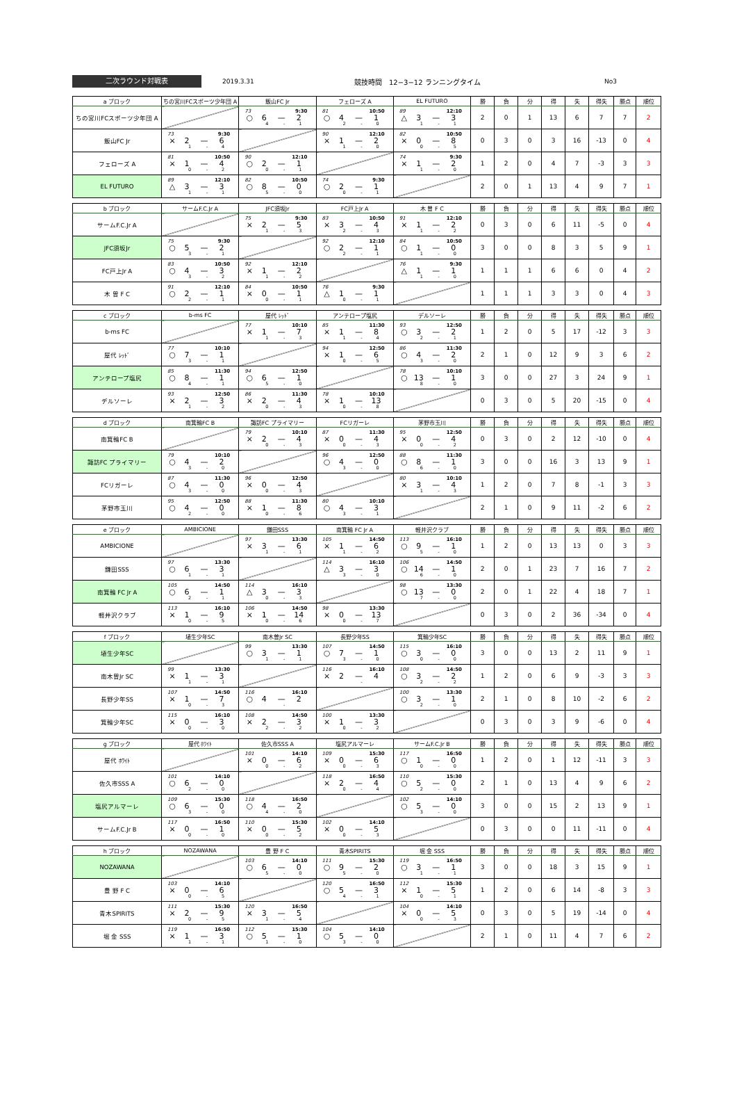二次ラウンド対戦表
2019.3.31 競技時間　12−3−12 ランニングタイム No3
| a ブロック | ちの宮川FCスポーツ少年団 A | 飯山FC Jr | フェローズ A | EL FUTURO | 勝 | 負 | 分 | 得 | 失 | 得失 | 勝点 | 順位 |
| --- | --- | --- | --- | --- | --- | --- | --- | --- | --- | --- | --- | --- |
| ちの宮川FCスポーツ少年団 A | | 73 9:30 ○ 6 — 2 4 - 1 | 81 10:50 ○ 4 — 1 2 - 0 | 89 12:10 △ 3 — 3 1 - 1 | 2 | 0 | 1 | 13 | 6 | 7 | 7 | 2 |
| 飯山FC Jr | 73 9:30 × 2 — 6 1 - 4 | | 90 12:10 × 1 — 2 1 - 0 | 82 10:50 × 0 — 8 0 - 5 | 0 | 3 | 0 | 3 | 16 | -13 | 0 | 4 |
| フェローズ A | 81 10:50 × 1 — 4 0 - 2 | 90 12:10 ○ 2 — 1 0 - 1 | | 74 9:30 × 1 — 2 1 - 0 | 1 | 2 | 0 | 4 | 7 | -3 | 3 | 3 |
| EL FUTURO | 89 12:10 △ 3 — 3 1 - 1 | 82 10:50 ○ 8 — 0 5 - 0 | 74 9:30 ○ 2 — 1 0 - 1 | | 2 | 0 | 1 | 13 | 4 | 9 | 7 | 1 |
| b ブロック | サームF.C.Jr A | JFC須坂Jr | FC戸上Jr A | 木 曽 F C | 勝 | 負 | 分 | 得 | 失 | 得失 | 勝点 | 順位 |
| --- | --- | --- | --- | --- | --- | --- | --- | --- | --- | --- | --- | --- |
| サームF.C.Jr A | | 75 9:30 × 2 — 5 1 - 3 | 83 10:50 × 3 — 4 2 - 3 | 91 12:10 × 1 — 2 1 - 2 | 0 | 3 | 0 | 6 | 11 | -5 | 0 | 4 |
| JFC須坂Jr | 75 9:30 ○ 5 — 2 3 - 1 | | 92 12:10 ○ 2 — 1 2 - 1 | 84 10:50 ○ 1 — 0 1 - 0 | 3 | 0 | 0 | 8 | 3 | 5 | 9 | 1 |
| FC戸上Jr A | 83 10:50 ○ 4 — 3 3 - 2 | 92 12:10 × 1 — 2 1 - 2 | | 76 9:30 △ 1 — 1 1 - 0 | 1 | 1 | 1 | 6 | 6 | 0 | 4 | 2 |
| 木 曽 F C | 91 12:10 ○ 2 — 1 2 - 1 | 84 10:50 × 0 — 1 0 - 1 | 76 9:30 △ 1 — 1 0 - 1 | | 1 | 1 | 1 | 3 | 3 | 0 | 4 | 3 |
| c ブロック | b-ms FC | 屋代 ﾚｯﾄﾞ | アンテロープ塩尻 | デルソーレ | 勝 | 負 | 分 | 得 | 失 | 得失 | 勝点 | 順位 |
| --- | --- | --- | --- | --- | --- | --- | --- | --- | --- | --- | --- | --- |
| b-ms FC | | 77 10:10 × 1 — 7 1 - 3 | 85 11:30 × 1 — 8 1 - 4 | 93 12:50 ○ 3 — 2 2 - 1 | 1 | 2 | 0 | 5 | 17 | -12 | 3 | 3 |
| 屋代 ﾚｯﾄﾞ | 77 10:10 ○ 7 — 1 3 - 1 | | 94 12:50 × 1 — 6 0 - 5 | 86 11:30 ○ 4 — 2 3 - 0 | 2 | 1 | 0 | 12 | 9 | 3 | 6 | 2 |
| アンテロープ塩尻 | 85 11:30 ○ 8 — 1 4 - 1 | 94 12:50 ○ 6 — 1 5 - 0 | | 78 10:10 ○ 13 — 1 8 - 0 | 3 | 0 | 0 | 27 | 3 | 24 | 9 | 1 |
| デルソーレ | 93 12:50 × 2 — 3 1 - 2 | 86 11:30 × 2 — 4 0 - 3 | 78 10:10 × 1 — 13 0 - 8 | | 0 | 3 | 0 | 5 | 20 | -15 | 0 | 4 |
| d ブロック | 南箕輪FC B | 諏訪FC プライマリー | FCリガーレ | 茅野市玉川 | 勝 | 負 | 分 | 得 | 失 | 得失 | 勝点 | 順位 |
| --- | --- | --- | --- | --- | --- | --- | --- | --- | --- | --- | --- | --- |
| 南箕輪FC B | | 79 10:10 × 2 — 4 0 - 3 | 87 11:30 × 0 — 4 0 - 3 | 95 12:50 × 0 — 4 0 - 2 | 0 | 3 | 0 | 2 | 12 | -10 | 0 | 4 |
| 諏訪FC プライマリー | 79 10:10 ○ 4 — 2 3 - 0 | | 96 12:50 ○ 4 — 0 3 - 0 | 88 11:30 ○ 8 — 1 6 - 0 | 3 | 0 | 0 | 16 | 3 | 13 | 9 | 1 |
| FCリガーレ | 87 11:30 ○ 4 — 0 3 - 0 | 96 12:50 × 0 — 4 0 - 3 | | 80 10:10 × 3 — 4 1 - 3 | 1 | 2 | 0 | 7 | 8 | -1 | 3 | 3 |
| 茅野市玉川 | 95 12:50 ○ 4 — 0 2 - 0 | 88 11:30 × 1 — 8 0 - 6 | 80 10:10 ○ 4 — 3 3 - 1 | | 2 | 1 | 0 | 9 | 11 | -2 | 6 | 2 |
| e ブロック | AMBICIONE | 鎌田SSS | 南箕輪 FC Jr A | 軽井沢クラブ | 勝 | 負 | 分 | 得 | 失 | 得失 | 勝点 | 順位 |
| --- | --- | --- | --- | --- | --- | --- | --- | --- | --- | --- | --- | --- |
| AMBICIONE | | 97 13:30 × 3 — 6 1 - 1 | 105 14:50 × 1 — 6 1 - 2 | 113 16:10 ○ 9 — 1 5 - 0 | 1 | 2 | 0 | 13 | 13 | 0 | 3 | 3 |
| 鎌田SSS | 97 13:30 ○ 6 — 3 1 - 1 | | 114 16:10 △ 3 — 3 3 - 0 | 106 14:50 ○ 14 — 1 6 - 0 | 2 | 0 | 1 | 23 | 7 | 16 | 7 | 2 |
| 南箕輪 FC Jr A | 105 14:50 ○ 6 — 1 2 - 1 | 114 16:10 △ 3 — 3 0 - 3 | | 98 13:30 ○ 13 — 0 7 - 0 | 2 | 0 | 1 | 22 | 4 | 18 | 7 | 1 |
| 軽井沢クラブ | 113 16:10 × 1 — 9 0 - 5 | 106 14:50 × 1 — 14 0 - 6 | 98 13:30 × 0 — 13 0 - 7 | | 0 | 3 | 0 | 2 | 36 | -34 | 0 | 4 |
| f ブロック | 埴生少年SC | 南木曽Jr SC | 長野少年SS | 箕輪少年SC | 勝 | 負 | 分 | 得 | 失 | 得失 | 勝点 | 順位 |
| --- | --- | --- | --- | --- | --- | --- | --- | --- | --- | --- | --- | --- |
| 埴生少年SC | | 99 13:30 ○ 3 — 1 1 - 1 | 107 14:50 ○ 7 — 1 3 - 0 | 115 16:10 ○ 3 — 0 0 - 0 | 3 | 0 | 0 | 13 | 2 | 11 | 9 | 1 |
| 南木曽Jr SC | 99 13:30 × 1 — 3 1 - 1 | | 116 16:10 × 2 — 4 - | 108 14:50 ○ 3 — 2 2 - 2 | 1 | 2 | 0 | 6 | 9 | -3 | 3 | 3 |
| 長野少年SS | 107 14:50 × 1 — 7 0 - 3 | 116 16:10 ○ 4 — 2 - | | 100 13:30 ○ 3 — 1 2 - 0 | 2 | 1 | 0 | 8 | 10 | -2 | 6 | 2 |
| 箕輪少年SC | 115 16:10 × 0 — 3 0 - 0 | 108 14:50 × 2 — 3 2 - 2 | 100 13:30 × 1 — 3 0 - 2 | | 0 | 3 | 0 | 3 | 9 | -6 | 0 | 4 |
| g ブロック | 屋代 ﾎﾜｲﾄ | 佐久市SSS A | 塩尻アルマーレ | サームF.C.Jr B | 勝 | 負 | 分 | 得 | 失 | 得失 | 勝点 | 順位 |
| --- | --- | --- | --- | --- | --- | --- | --- | --- | --- | --- | --- | --- |
| 屋代 ﾎﾜｲﾄ | | 101 14:10 × 0 — 6 0 - 2 | 109 15:30 × 0 — 6 0 - 3 | 117 16:50 ○ 1 — 0 0 - 0 | 1 | 2 | 0 | 1 | 12 | -11 | 3 | 3 |
| 佐久市SSS A | 101 14:10 ○ 6 — 0 2 - 0 | | 118 16:50 × 2 — 4 0 - 4 | 110 15:30 ○ 5 — 0 2 - 0 | 2 | 1 | 0 | 13 | 4 | 9 | 6 | 2 |
| 塩尻アルマーレ | 109 15:30 ○ 6 — 0 3 - 0 | 118 16:50 ○ 4 — 2 4 - 0 | | 102 14:10 ○ 5 — 0 3 - 0 | 3 | 0 | 0 | 15 | 2 | 13 | 9 | 1 |
| サームF.C.Jr B | 117 16:50 × 0 — 1 0 - 0 | 110 15:30 × 0 — 5 0 - 2 | 102 14:10 × 0 — 5 0 - 3 | | 0 | 3 | 0 | 0 | 11 | -11 | 0 | 4 |
| h ブロック | NOZAWANA | 豊 野 F C | 青木SPIRITS | 堀 金 SSS | 勝 | 負 | 分 | 得 | 失 | 得失 | 勝点 | 順位 |
| --- | --- | --- | --- | --- | --- | --- | --- | --- | --- | --- | --- | --- |
| NOZAWANA | | 103 14:10 ○ 6 — 0 5 - 0 | 111 15:30 ○ 9 — 2 5 - 0 | 119 16:50 ○ 3 — 1 1 - 1 | 3 | 0 | 0 | 18 | 3 | 15 | 9 | 1 |
| 豊 野 F C | 103 14:10 × 0 — 6 0 - 5 | | 120 16:50 ○ 5 — 3 4 - 1 | 112 15:30 × 1 — 5 0 - 1 | 1 | 2 | 0 | 6 | 14 | -8 | 3 | 3 |
| 青木SPIRITS | 111 15:30 × 2 — 9 0 - 5 | 120 16:50 × 3 — 5 1 - 4 | | 104 14:10 × 0 — 5 0 - 3 | 0 | 3 | 0 | 5 | 19 | -14 | 0 | 4 |
| 堀 金 SSS | 119 16:50 × 1 — 3 1 - 1 | 112 15:30 ○ 5 — 1 1 - 0 | 104 14:10 ○ 5 — 0 3 - 0 | | 2 | 1 | 0 | 11 | 4 | 7 | 6 | 2 |